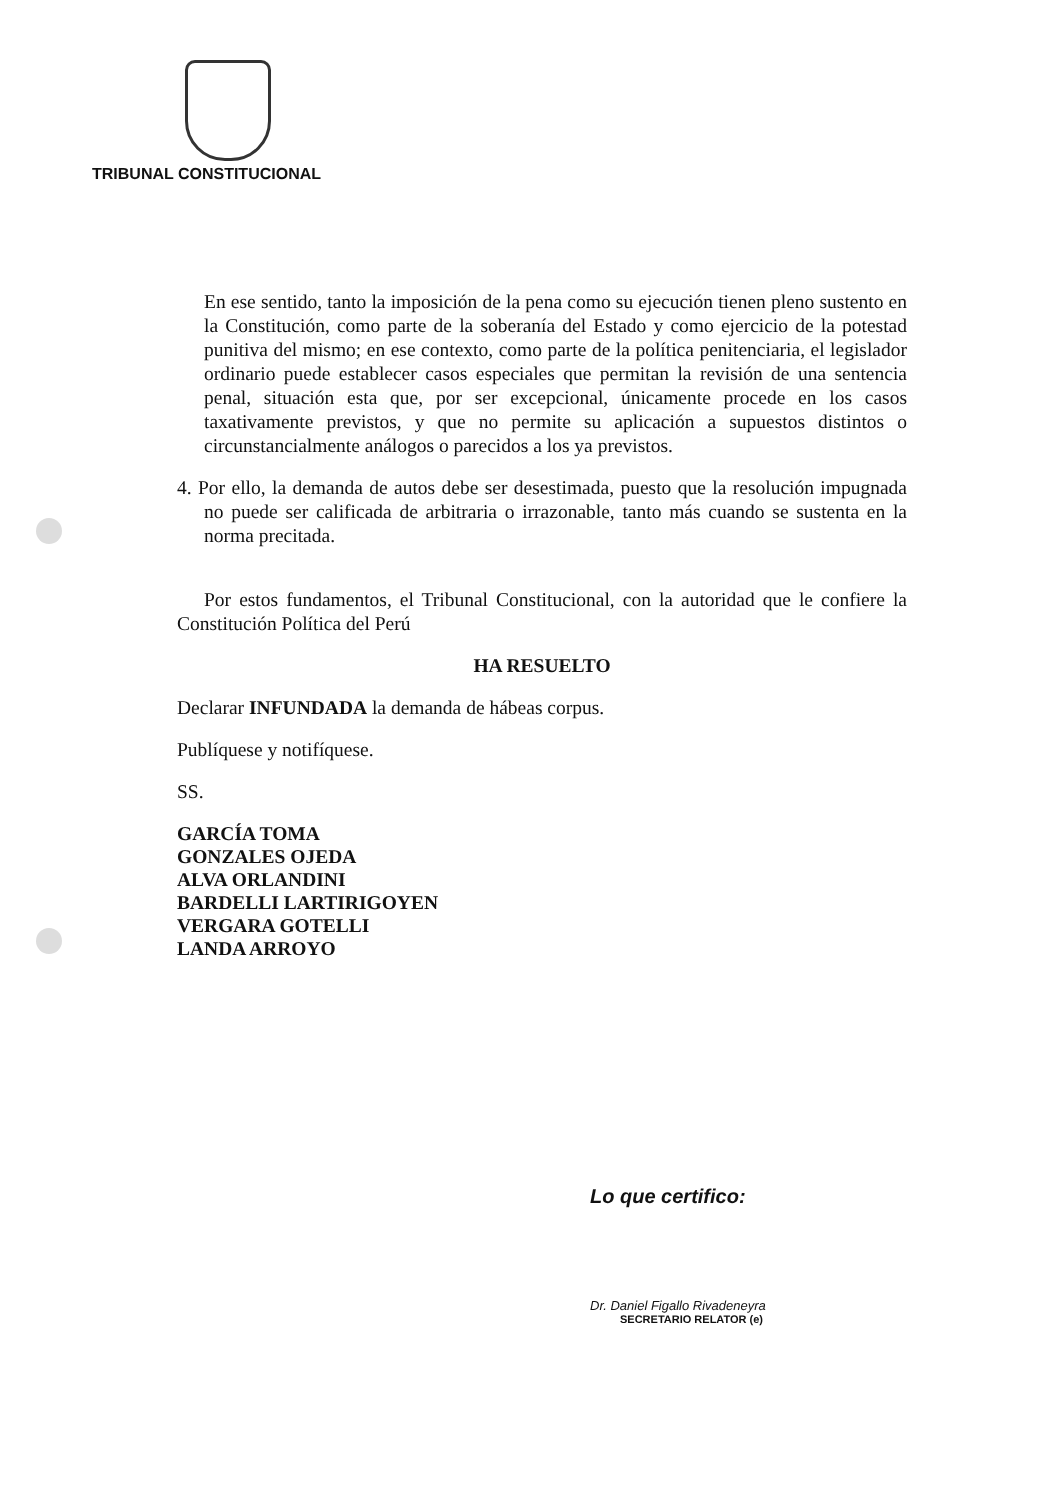TRIBUNAL CONSTITUCIONAL
En ese sentido, tanto la imposición de la pena como su ejecución tienen pleno sustento en la Constitución, como parte de la soberanía del Estado y como ejercicio de la potestad punitiva del mismo; en ese contexto, como parte de la política penitenciaria, el legislador ordinario puede establecer casos especiales que permitan la revisión de una sentencia penal, situación esta que, por ser excepcional, únicamente procede en los casos taxativamente previstos, y que no permite su aplicación a supuestos distintos o circunstancialmente análogos o parecidos a los ya previstos.
4. Por ello, la demanda de autos debe ser desestimada, puesto que la resolución impugnada no puede ser calificada de arbitraria o irrazonable, tanto más cuando se sustenta en la norma precitada.
Por estos fundamentos, el Tribunal Constitucional, con la autoridad que le confiere la Constitución Política del Perú
HA RESUELTO
Declarar INFUNDADA la demanda de hábeas corpus.
Publíquese y notifíquese.
SS.
GARCÍA TOMA
GONZALES OJEDA
ALVA ORLANDINI
BARDELLI LARTIRIGOYEN
VERGARA GOTELLI
LANDA ARROYO
Lo que certifico:
Dr. Daniel Figallo Rivadeneyra
SECRETARIO RELATOR (e)